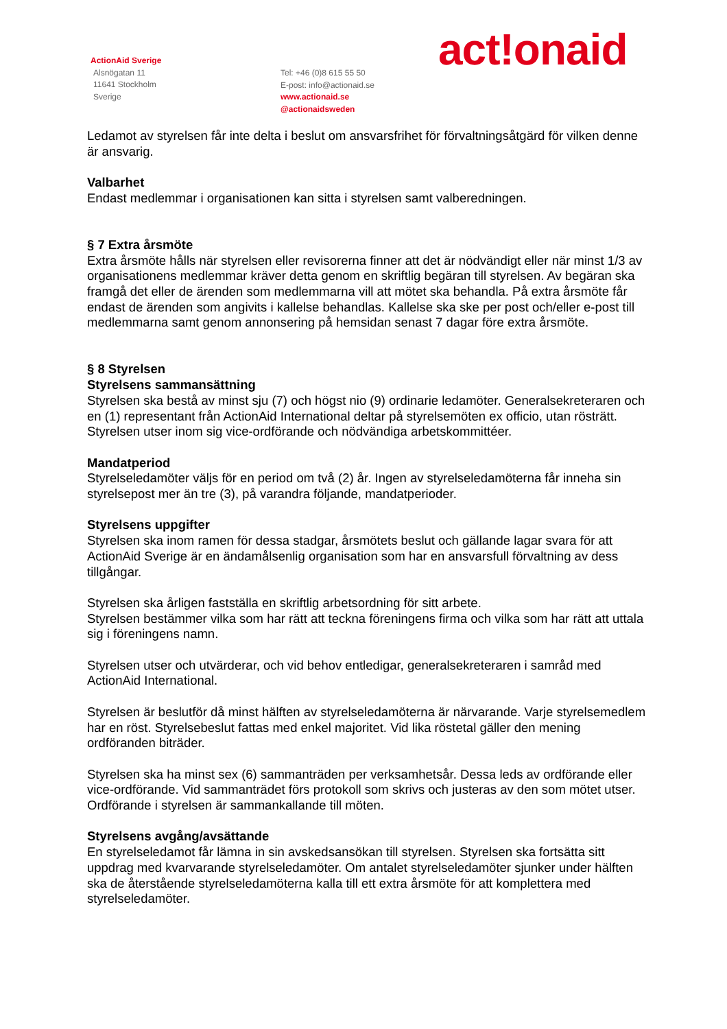ActionAid Sverige
Alsnögatan 11
11641 Stockholm
Sverige
Tel: +46 (0)8 615 55 50
E-post: info@actionaid.se
www.actionaid.se
@actionaidsweden
act!onaid
Ledamot av styrelsen får inte delta i beslut om ansvarsfrihet för förvaltningsåtgärd för vilken denne är ansvarig.
Valbarhet
Endast medlemmar i organisationen kan sitta i styrelsen samt valberedningen.
§ 7 Extra årsmöte
Extra årsmöte hålls när styrelsen eller revisorerna finner att det är nödvändigt eller när minst 1/3 av organisationens medlemmar kräver detta genom en skriftlig begäran till styrelsen. Av begäran ska framgå det eller de ärenden som medlemmarna vill att mötet ska behandla. På extra årsmöte får endast de ärenden som angivits i kallelse behandlas. Kallelse ska ske per post och/eller e-post till medlemmarna samt genom annonsering på hemsidan senast 7 dagar före extra årsmöte.
§ 8 Styrelsen
Styrelsens sammansättning
Styrelsen ska bestå av minst sju (7) och högst nio (9) ordinarie ledamöter. Generalsekreteraren och en (1) representant från ActionAid International deltar på styrelsemöten ex officio, utan rösträtt. Styrelsen utser inom sig vice-ordförande och nödvändiga arbetskommittéer.
Mandatperiod
Styrelseledamöter väljs för en period om två (2) år. Ingen av styrelseledamöterna får inneha sin styrelsepost mer än tre (3), på varandra följande, mandatperioder.
Styrelsens uppgifter
Styrelsen ska inom ramen för dessa stadgar, årsmötets beslut och gällande lagar svara för att ActionAid Sverige är en ändamålsenlig organisation som har en ansvarsfull förvaltning av dess tillgångar.
Styrelsen ska årligen fastställa en skriftlig arbetsordning för sitt arbete.
Styrelsen bestämmer vilka som har rätt att teckna föreningens firma och vilka som har rätt att uttala sig i föreningens namn.
Styrelsen utser och utvärderar, och vid behov entledigar, generalsekreteraren i samråd med ActionAid International.
Styrelsen är beslutför då minst hälften av styrelseledamöterna är närvarande. Varje styrelsemedlem har en röst. Styrelsebeslut fattas med enkel majoritet. Vid lika röstetal gäller den mening ordföranden biträder.
Styrelsen ska ha minst sex (6) sammanträden per verksamhetsår. Dessa leds av ordförande eller vice-ordförande. Vid sammanträdet förs protokoll som skrivs och justeras av den som mötet utser. Ordförande i styrelsen är sammankallande till möten.
Styrelsens avgång/avsättande
En styrelseledamot får lämna in sin avskedsansökan till styrelsen. Styrelsen ska fortsätta sitt uppdrag med kvarvarande styrelseledamöter. Om antalet styrelseledamöter sjunker under hälften ska de återstående styrelseledamöterna kalla till ett extra årsmöte för att komplettera med styrelseledamöter.